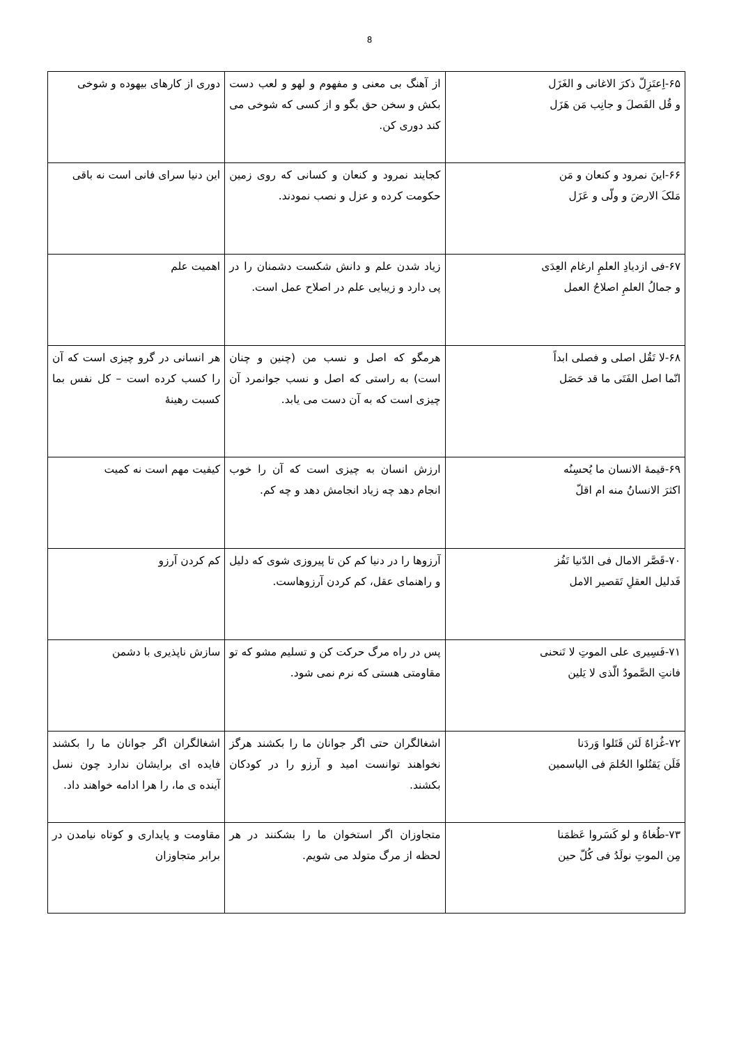8
| ۶۵-اِعتَزِلّ ذکرَ الاغانی و الغَزَل و قُل الفَصلَ و جانِب مَن هَزَل | از آهنگ بی معنی و مفهوم و لهو و لعب دست بکش و سخن حق بگو و از کسی که شوخی می کند دوری کن. | دوری از کارهای بیهوده و شوخی |
| ۶۶-اینَ نمرود و کنعان و مَن مَلکَ الارضَ و ولّی و عَزَل | کجایند نمرود و کنعان و کسانی که روی زمین حکومت کرده و عزل و نصب نمودند. | این دنیا سرای فانی است نه باقی |
| ۶۷-فی ازدیادِ العلمِ ارغام العِدَی و جمالُ العلمِ اصلاحُ العمل | زیاد شدن علم و دانش شکست دشمنان را در پی دارد و زیبایی علم در اصلاح عمل است. | اهمیت علم |
| ۶۸-لا تَقُل اصلی و فصلی ابداً انّما اصل الفَتَی ما قد حَصَل | هرمگو که اصل و نسب من (چنین و چنان است) به راستی که اصل و نسب جوانمرد آن چیزی است که به آن دست می یابد. | هر انسانی در گرو چیزی است که آن را کسب کرده است – کل نفس بما کسبت رهینهٔ |
| ۶۹-قیمهٔ الانسان ما یُحسِنُه اکثرَ الانسانُ منه ام اقلّ | ارزش انسان به چیزی است که آن را خوب انجام دهد چه زیاد انجامش دهد و چه کم. | کیفیت مهم است نه کمیت |
| ۷۰-قَصَّر الامال فی الدّنیا تَفُز فَدلیل العقلِ تَقصیر الامل | آرزوها را در دنیا کم کن تا پیروزی شوی که دلیل و راهنمای عقل، کم کردن آرزوهاست. | کم کردن آرزو |
| ۷۱-فَسِیری علی الموتِ لا تَنحنی فانتِ الصَّمودُ الّذی لا یَلین | پس در راه مرگ حرکت کن و تسلیم مشو که تو مقاومتی هستی که نرم نمی شود. | سازش ناپذیری با دشمن |
| ۷۲-غُزاهٌ لَئن قَتَلوا وَردَنا فَلَن یَقتُلوا الحُلمَ فی الیاسمین | اشغالگران حتی اگر جوانان ما را بکشند هرگز نخواهند توانست امید و آرزو را در کودکان بکشند. | اشغالگران اگر جوانان ما را بکشند فایده ای برایشان ندارد چون نسل آینده ی ما، را هرا ادامه خواهند داد. |
| ۷۳-طُغاهٌ و لو کَسَروا عَظمَنا مِن الموتِ نولَدُ فی کُلّ حین | متجاوزان اگر استخوان ما را بشکنند در هر لحظه از مرگ متولد می شویم. | مقاومت و پایداری و کوتاه نیامدن در برابر متجاوزان |